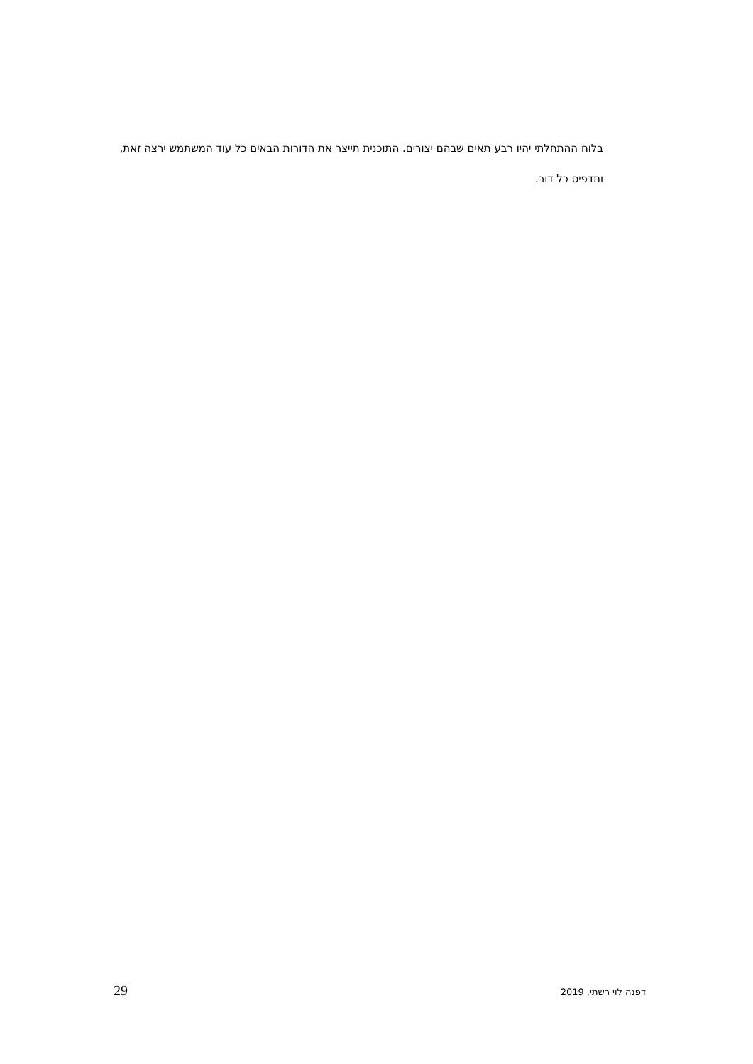בלוח ההתחלתי יהיו רבע תאים שבהם יצורים. התוכנית תייצר את הדורות הבאים כל עוד המשתמש ירצה זאת, ותדפיס כל דור.
29 דפנה לוי רשתי, 2019